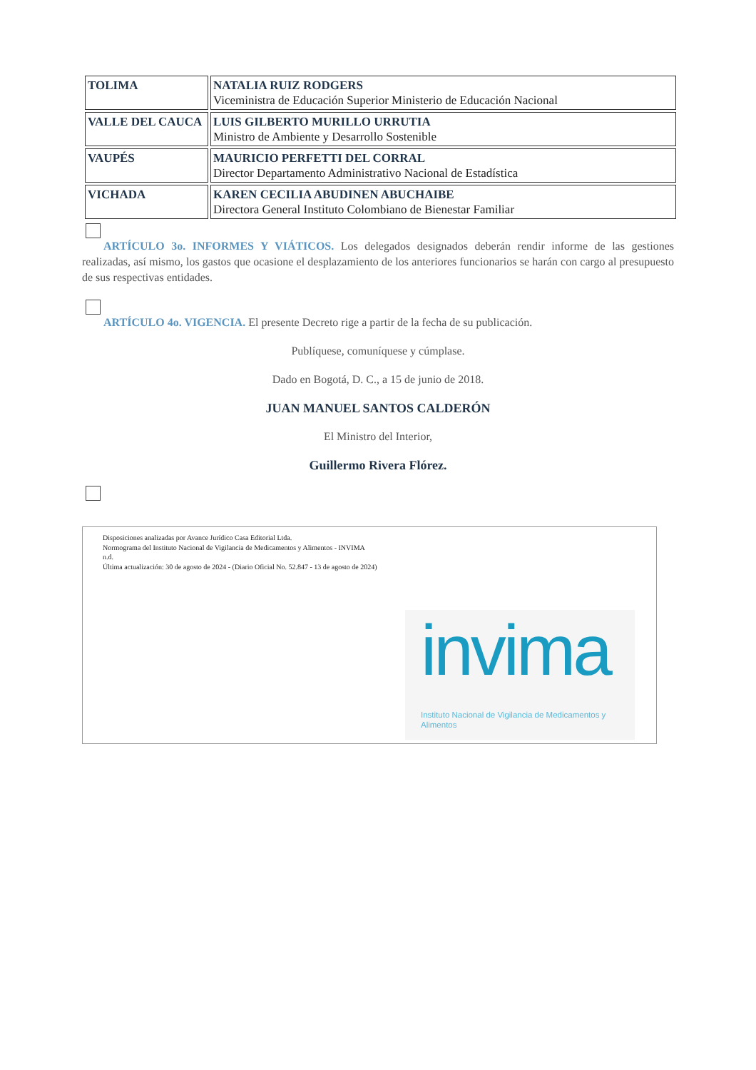| TOLIMA | NATALIA RUIZ RODGERS Viceministra de Educación Superior Ministerio de Educación Nacional |
| VALLE DEL CAUCA | LUIS GILBERTO MURILLO URRUTIA Ministro de Ambiente y Desarrollo Sostenible |
| VAUPÉS | MAURICIO PERFETTI DEL CORRAL Director Departamento Administrativo Nacional de Estadística |
| VICHADA | KAREN CECILIA ABUDINEN ABUCHAIBE Directora General Instituto Colombiano de Bienestar Familiar |
ARTÍCULO 3o. INFORMES Y VIÁTICOS. Los delegados designados deberán rendir informe de las gestiones realizadas, así mismo, los gastos que ocasione el desplazamiento de los anteriores funcionarios se harán con cargo al presupuesto de sus respectivas entidades.
ARTÍCULO 4o. VIGENCIA. El presente Decreto rige a partir de la fecha de su publicación.
Publíquese, comuníquese y cúmplase.
Dado en Bogotá, D. C., a 15 de junio de 2018.
JUAN MANUEL SANTOS CALDERÓN
El Ministro del Interior,
Guillermo Rivera Flórez.
Disposiciones analizadas por Avance Jurídico Casa Editorial Ltda.
Normograma del Instituto Nacional de Vigilancia de Medicamentos y Alimentos - INVIMA
n.d.
Última actualización: 30 de agosto de 2024 - (Diario Oficial No. 52.847 - 13 de agosto de 2024)
invima Instituto Nacional de Vigilancia de Medicamentos y Alimentos